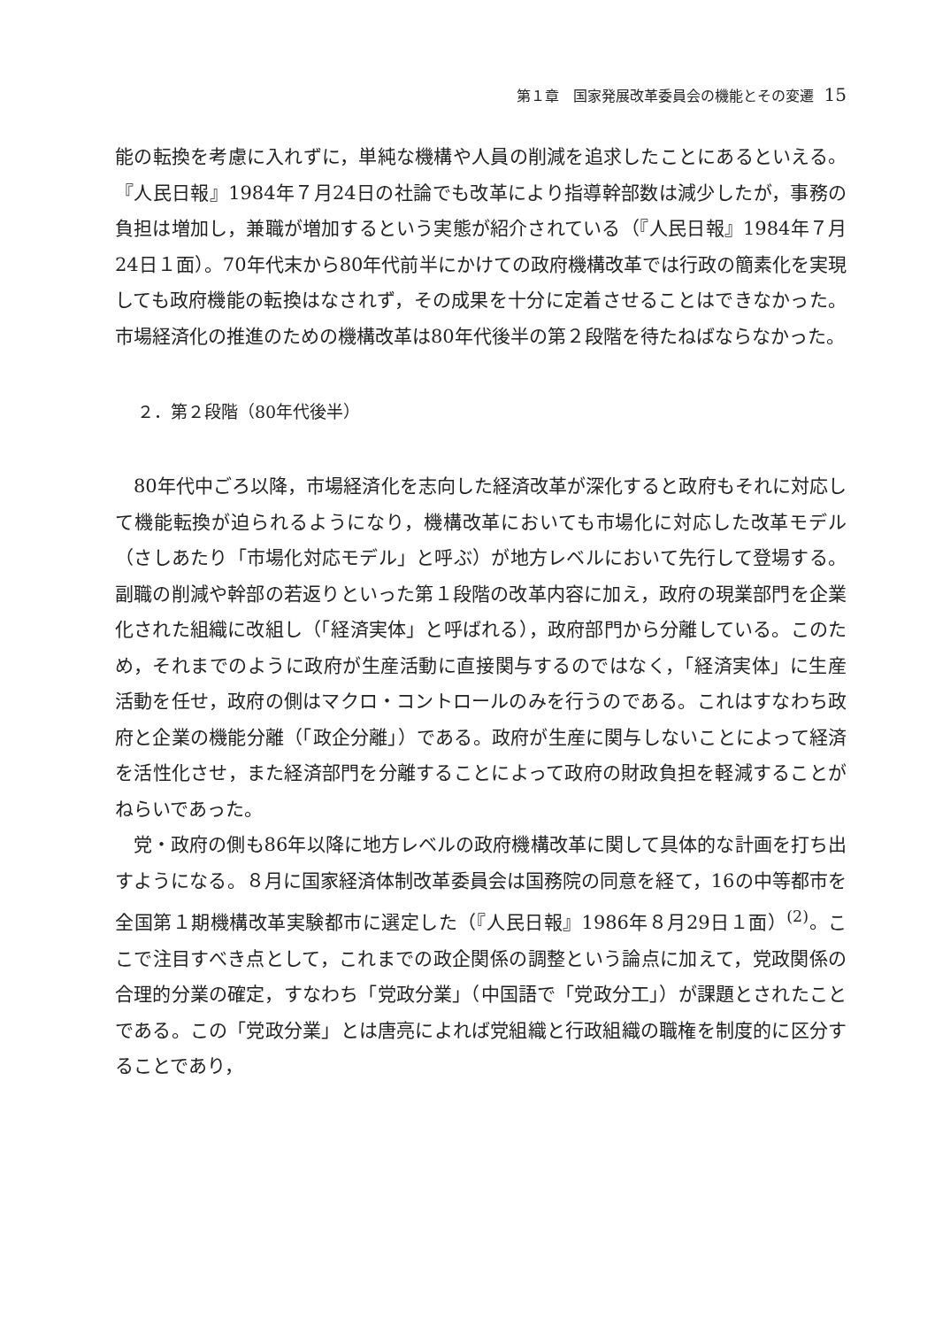第１章　国家発展改革委員会の機能とその変遷 15
能の転換を考慮に入れずに，単純な機構や人員の削減を追求したことにあるといえる。『人民日報』1984年７月24日の社論でも改革により指導幹部数は減少したが，事務の負担は増加し，兼職が増加するという実態が紹介されている（『人民日報』1984年７月24日１面）。70年代末から80年代前半にかけての政府機構改革では行政の簡素化を実現しても政府機能の転換はなされず，その成果を十分に定着させることはできなかった。市場経済化の推進のための機構改革は80年代後半の第２段階を待たねばならなかった。
２．第２段階（80年代後半）
80年代中ごろ以降，市場経済化を志向した経済改革が深化すると政府もそれに対応して機能転換が迫られるようになり，機構改革においても市場化に対応した改革モデル（さしあたり「市場化対応モデル」と呼ぶ）が地方レベルにおいて先行して登場する。副職の削減や幹部の若返りといった第１段階の改革内容に加え，政府の現業部門を企業化された組織に改組し（「経済実体」と呼ばれる），政府部門から分離している。このため，それまでのように政府が生産活動に直接関与するのではなく，「経済実体」に生産活動を任せ，政府の側はマクロ・コントロールのみを行うのである。これはすなわち政府と企業の機能分離（「政企分離」）である。政府が生産に関与しないことによって経済を活性化させ，また経済部門を分離することによって政府の財政負担を軽減することがねらいであった。
党・政府の側も86年以降に地方レベルの政府機構改革に関して具体的な計画を打ち出すようになる。８月に国家経済体制改革委員会は国務院の同意を経て，16の中等都市を全国第１期機構改革実験都市に選定した（『人民日報』1986年８月29日１面）<sup>(2)</sup>。ここで注目すべき点として，これまでの政企関係の調整という論点に加えて，党政関係の合理的分業の確定，すなわち「党政分業」（中国語で「党政分工」）が課題とされたことである。この「党政分業」とは唐亮によれば党組織と行政組織の職権を制度的に区分することであり，